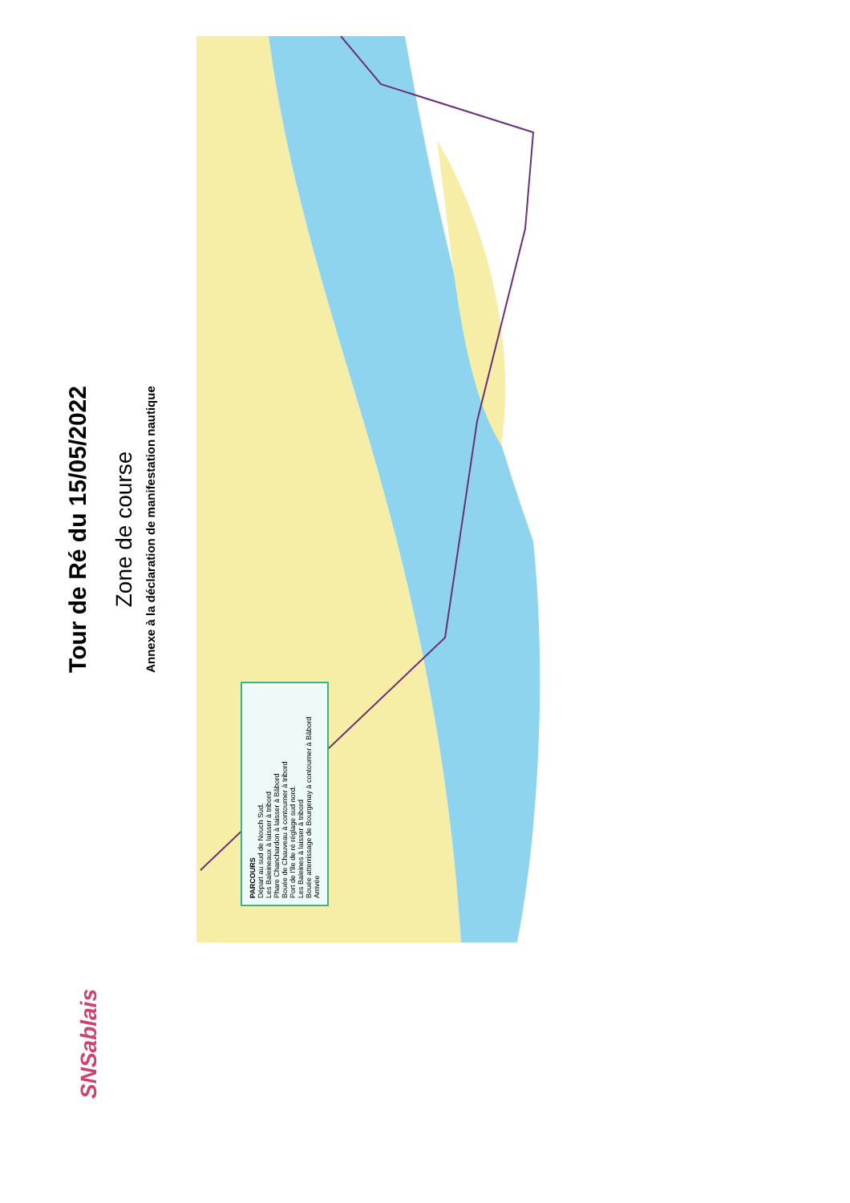SNSablais
Tour de Ré du 15/05/2022
Zone de course
Annexe à la déclaration de manifestation nautique
PARCOURS
Départ au sud de Nouch Sud.
Les Baleineaux à laisser à tribord
Phare Chanchardon à laisser à Bâbord
Bouée de Chauveau à contourner à tribord
Port de l'île de ré réglage sud nord.
Les Baleines à laisser à tribord
Bouée atterrissage de Bourgenay à contourner à Bâbord
Arrivée